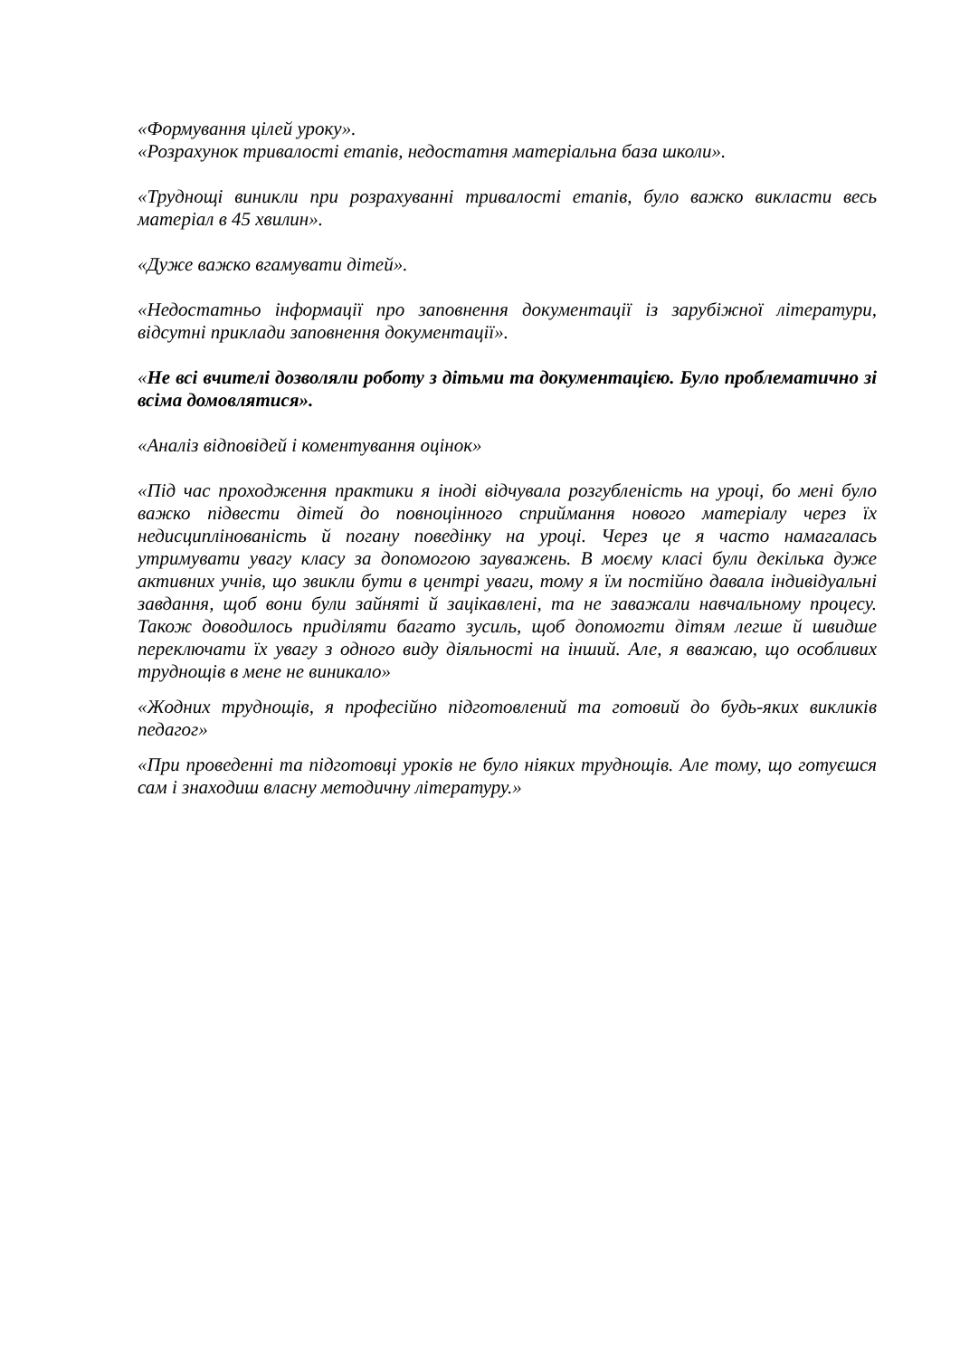«Формування цілей уроку».
«Розрахунок тривалості етапів, недостатня матеріальна база школи».
«Труднощі виникли при розрахуванні тривалості етапів, було важко викласти весь матеріал в 45 хвилин».
«Дуже важко вгамувати дітей».
«Недостатньо інформації про заповнення документації із зарубіжної літератури, відсутні приклади заповнення документації».
«Не всі вчителі дозволяли роботу з дітьми та документацією. Було проблематично зі всіма домовлятися».
«Аналіз відповідей і коментування оцінок»
«Під час проходження практики я іноді відчувала розгубленість на уроці, бо мені було важко підвести дітей до повноцінного сприймання нового матеріалу через їх недисциплінованість й погану поведінку на уроці. Через це я часто намагалась утримувати увагу класу за допомогою зауважень. В моєму класі були декілька дуже активних учнів, що звикли бути в центрі уваги, тому я їм постійно давала індивідуальні завдання, щоб вони були зайняті й зацікавлені, та не заважали навчальному процесу. Також доводилось приділяти багато зусиль, щоб допомогти дітям легше й швидше переключати їх увагу з одного виду діяльності на інший. Але, я вважаю, що особливих труднощів в мене не виникало»
«Жодних труднощів, я професійно підготовлений та готовий до будь-яких викликів педагог»
«При проведенні та підготовці уроків не було ніяких труднощів. Але тому, що готуєшся сам і знаходиш власну методичну літературу.»